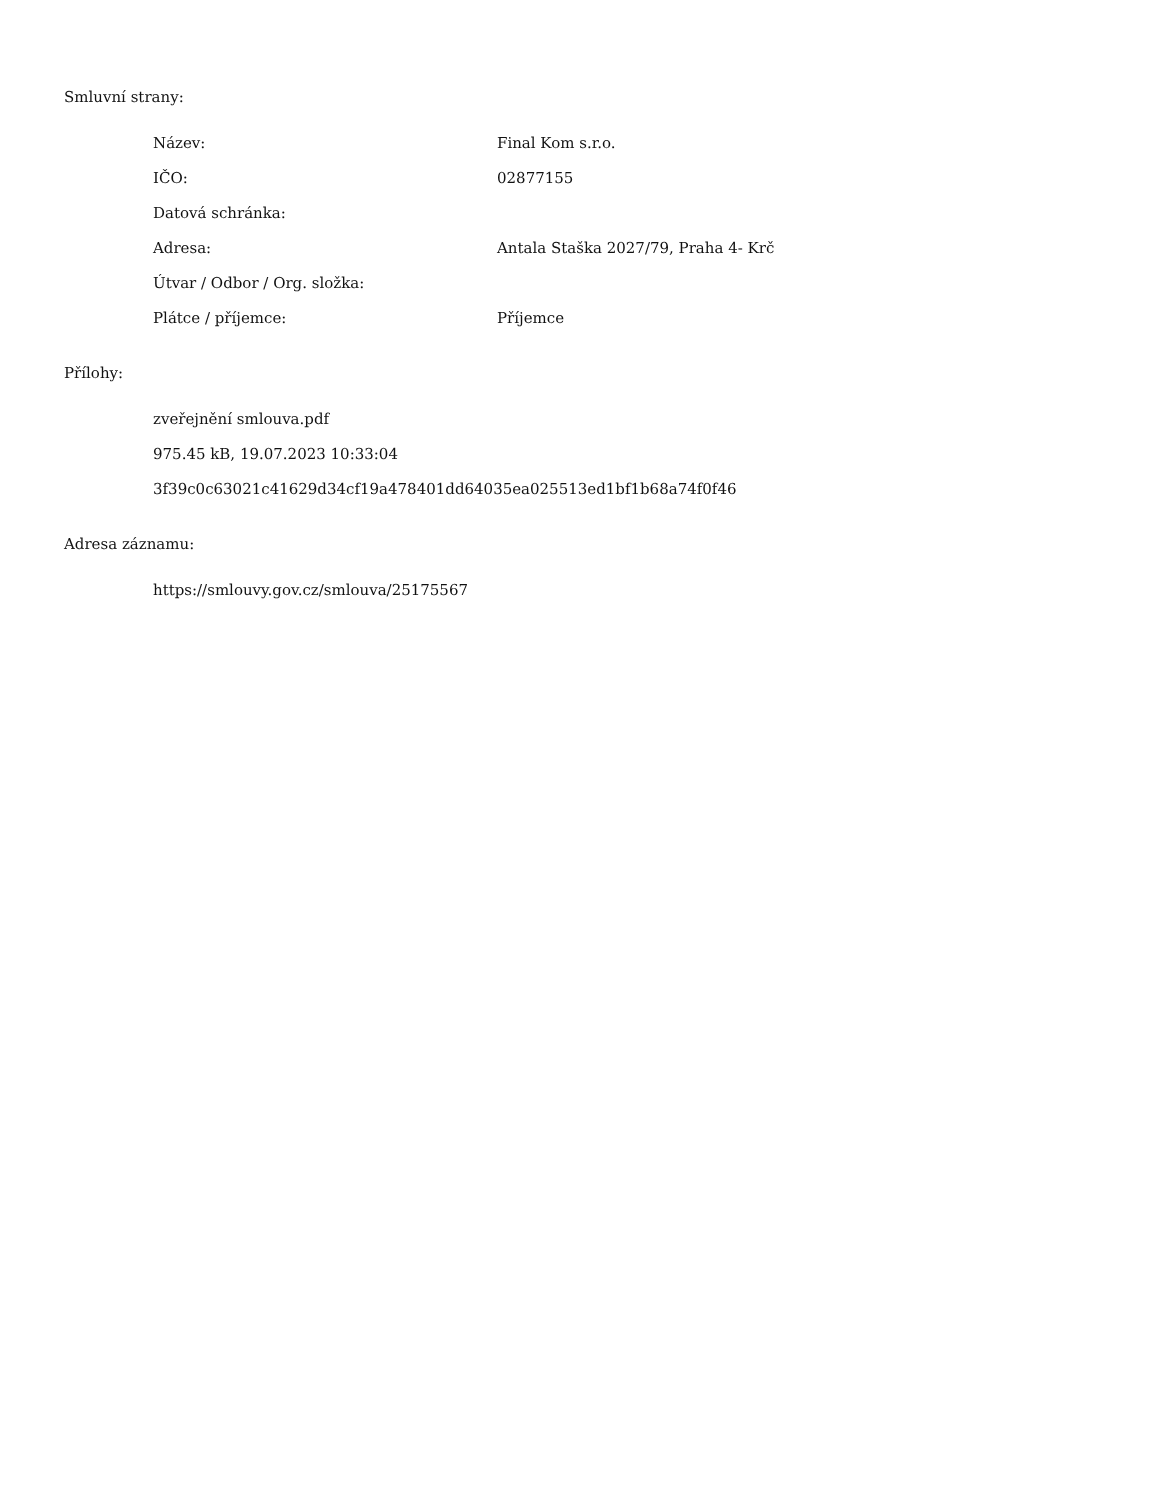Smluvní strany:
| Název: | Final Kom s.r.o. |
| IČO: | 02877155 |
| Datová schránka: | |
| Adresa: | Antala Staška 2027/79, Praha 4- Krč |
| Útvar / Odbor / Org. složka: | |
| Plátce / příjemce: | Příjemce |
Přílohy:
zveřejnění smlouva.pdf
975.45 kB, 19.07.2023 10:33:04
3f39c0c63021c41629d34cf19a478401dd64035ea025513ed1bf1b68a74f0f46
Adresa záznamu:
https://smlouvy.gov.cz/smlouva/25175567